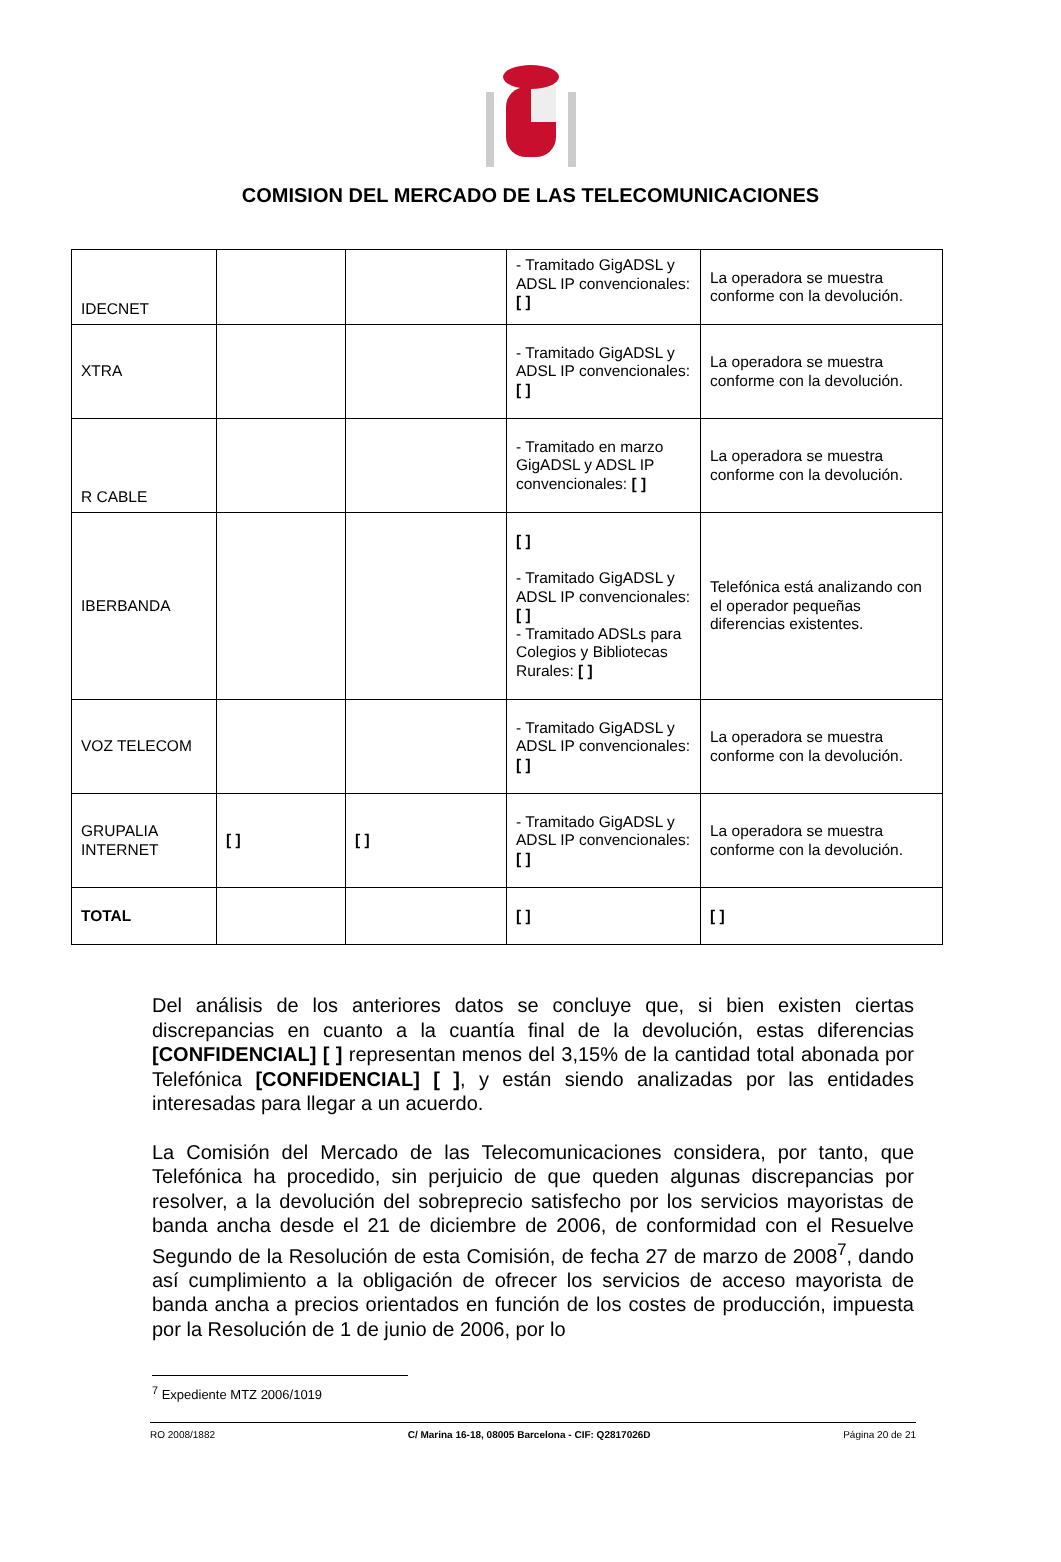COMISION DEL MERCADO DE LAS TELECOMUNICACIONES
| IDECNET | | | - Tramitado GigADSL y ADSL IP convencionales: [ ] | La operadora se muestra conforme con la devolución. |
| XTRA | | | - Tramitado GigADSL y ADSL IP convencionales: [ ] | La operadora se muestra conforme con la devolución. |
| R CABLE | | | - Tramitado en marzo GigADSL y ADSL IP convencionales: [ ] | La operadora se muestra conforme con la devolución. |
| IBERBANDA | | | [ ] - Tramitado GigADSL y ADSL IP convencionales: [ ] - Tramitado ADSLs para Colegios y Bibliotecas Rurales: [ ] | Telefónica está analizando con el operador pequeñas diferencias existentes. |
| VOZ TELECOM | | | - Tramitado GigADSL y ADSL IP convencionales: [ ] | La operadora se muestra conforme con la devolución. |
| GRUPALIA INTERNET | [ ] | [ ] | - Tramitado GigADSL y ADSL IP convencionales: [ ] | La operadora se muestra conforme con la devolución. |
| TOTAL | | | [ ] | [ ] |
Del análisis de los anteriores datos se concluye que, si bien existen ciertas discrepancias en cuanto a la cuantía final de la devolución, estas diferencias [CONFIDENCIAL] [ ] representan menos del 3,15% de la cantidad total abonada por Telefónica [CONFIDENCIAL] [ ], y están siendo analizadas por las entidades interesadas para llegar a un acuerdo.
La Comisión del Mercado de las Telecomunicaciones considera, por tanto, que Telefónica ha procedido, sin perjuicio de que queden algunas discrepancias por resolver, a la devolución del sobreprecio satisfecho por los servicios mayoristas de banda ancha desde el 21 de diciembre de 2006, de conformidad con el Resuelve Segundo de la Resolución de esta Comisión, de fecha 27 de marzo de 2008<sup>7</sup>, dando así cumplimiento a la obligación de ofrecer los servicios de acceso mayorista de banda ancha a precios orientados en función de los costes de producción, impuesta por la Resolución de 1 de junio de 2006, por lo
<sup>7</sup> Expediente MTZ 2006/1019
RO 2008/1882 C/ Marina 16-18, 08005 Barcelona - CIF: Q2817026D Página 20 de 21